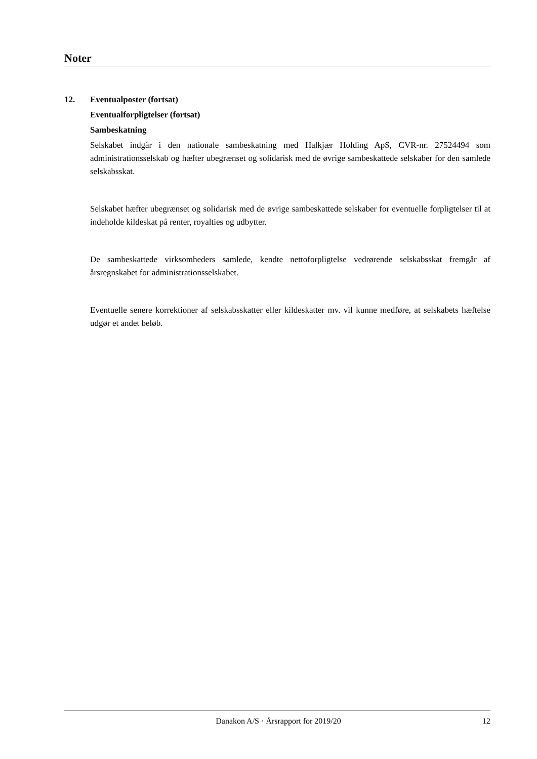Noter
12. Eventualposter (fortsat)
Eventualforpligtelser (fortsat)
Sambeskatning
Selskabet indgår i den nationale sambeskatning med Halkjær Holding ApS, CVR-nr. 27524494 som administrationsselskab og hæfter ubegrænset og solidarisk med de øvrige sambeskattede selskaber for den samlede selskabsskat.
Selskabet hæfter ubegrænset og solidarisk med de øvrige sambeskattede selskaber for eventuelle forpligtelser til at indeholde kildeskat på renter, royalties og udbytter.
De sambeskattede virksomheders samlede, kendte nettoforpligtelse vedrørende selskabsskat fremgår af årsregnskabet for administrationsselskabet.
Eventuelle senere korrektioner af selskabsskatter eller kildeskatter mv. vil kunne medføre, at selskabets hæftelse udgør et andet beløb.
Danakon A/S · Årsrapport for 2019/20 12